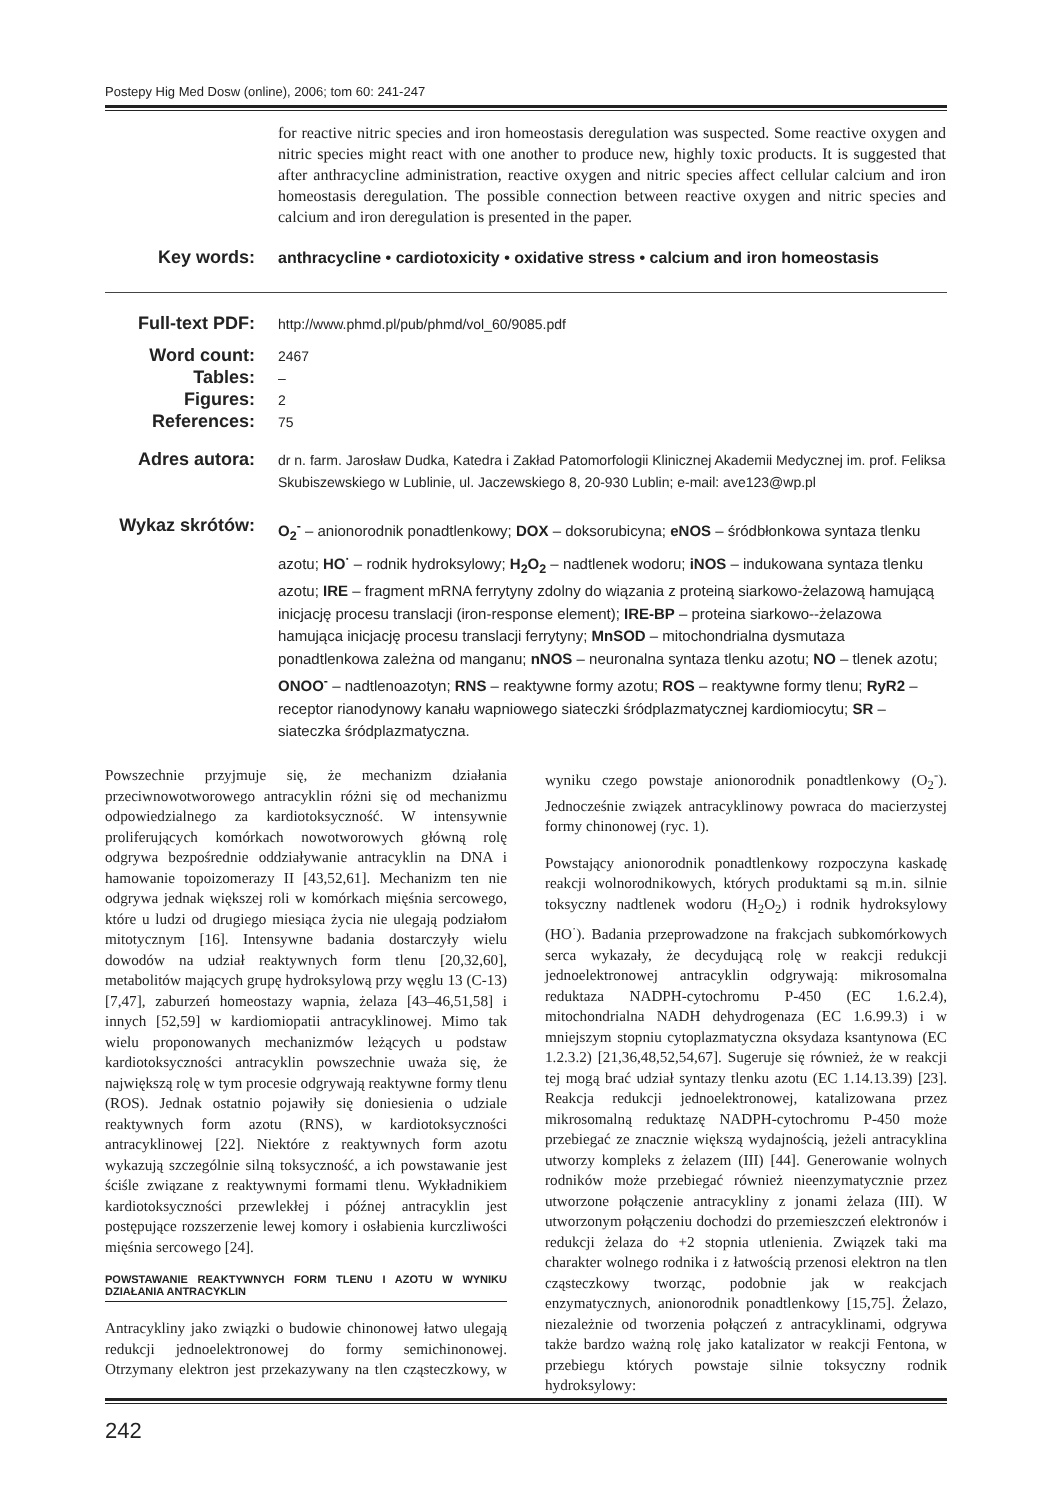Postepy Hig Med Dosw (online), 2006; tom 60: 241-247
for reactive nitric species and iron homeostasis deregulation was suspected. Some reactive oxygen and nitric species might react with one another to produce new, highly toxic products. It is suggested that after anthracycline administration, reactive oxygen and nitric species affect cellular calcium and iron homeostasis deregulation. The possible connection between reactive oxygen and nitric species and calcium and iron deregulation is presented in the paper.
Key words:
anthracycline • cardiotoxicity • oxidative stress • calcium and iron homeostasis
Full-text PDF:
http://www.phmd.pl/pub/phmd/vol_60/9085.pdf
Word count:
2467
Tables:
–
Figures:
2
References:
75
Adres autora:
dr n. farm. Jarosław Dudka, Katedra i Zakład Patomorfologii Klinicznej Akademii Medycznej im. prof. Feliksa Skubiszewskiego w Lublinie, ul. Jaczewskiego 8, 20-930 Lublin; e-mail: ave123@wp.pl
Wykaz skrótów:
O<sub>2</sub><sup>-</sup> – anionorodnik ponadtlenkowy; DOX – doksorubicyna; eNOS – śródbłonkowa syntaza tlenku azotu; HO<sup>·</sup> – rodnik hydroksylowy; H<sub>2</sub>O<sub>2</sub> – nadtlenek wodoru; iNOS – indukowana syntaza tlenku azotu; IRE – fragment mRNA ferrytyny zdolny do wiązania z proteiną siarkowo-żelazową hamującą inicjację procesu translacji (iron-response element); IRE-BP – proteina siarkowo--żelazowa hamująca inicjację procesu translacji ferrytyny; MnSOD – mitochondrialna dysmutaza ponadtlenkowa zależna od manganu; nNOS – neuronalna syntaza tlenku azotu; NO – tlenek azotu; ONOO<sup>-</sup> – nadtlenoazotyn; RNS – reaktywne formy azotu; ROS – reaktywne formy tlenu; RyR2 – receptor rianodynowy kanału wapniowego siateczki śródplazmatycznej kardiomiocytu; SR – siateczka śródplazmatyczna.
Powszechnie przyjmuje się, że mechanizm działania przeciwnowotworowego antracyklin różni się od mechanizmu odpowiedzialnego za kardiotoksyczność. W intensywnie proliferujących komórkach nowotworowych główną rolę odgrywa bezpośrednie oddziaływanie antracyklin na DNA i hamowanie topoizomerazy II [43,52,61]. Mechanizm ten nie odgrywa jednak większej roli w komórkach mięśnia sercowego, które u ludzi od drugiego miesiąca życia nie ulegają podziałom mitotycznym [16]. Intensywne badania dostarczyły wielu dowodów na udział reaktywnych form tlenu [20,32,60], metabolitów mających grupę hydroksylową przy węglu 13 (C-13) [7,47], zaburzeń homeostazy wapnia, żelaza [43–46,51,58] i innych [52,59] w kardiomiopatii antracyklinowej. Mimo tak wielu proponowanych mechanizmów leżących u podstaw kardiotoksyczności antracyklin powszechnie uważa się, że największą rolę w tym procesie odgrywają reaktywne formy tlenu (ROS). Jednak ostatnio pojawiły się doniesienia o udziale reaktywnych form azotu (RNS), w kardiotoksyczności antracyklinowej [22]. Niektóre z reaktywnych form azotu wykazują szczególnie silną toksyczność, a ich powstawanie jest ściśle związane z reaktywnymi formami tlenu. Wykładnikiem kardiotoksyczności przewlekłej i późnej antracyklin jest postępujące rozszerzenie lewej komory i osłabienia kurczliwości mięśnia sercowego [24].
POWSTAWANIE REAKTYWNYCH FORM TLENU I AZOTU W WYNIKU DZIAŁANIA ANTRACYKLIN
Antracykliny jako związki o budowie chinonowej łatwo ulegają redukcji jednoelektronowej do formy semichinonowej. Otrzymany elektron jest przekazywany na tlen cząsteczkowy, w wyniku czego powstaje anionorodnik ponadtlenkowy (O<sub>2</sub><sup>-</sup>). Jednocześnie związek antracyklinowy powraca do macierzystej formy chinonowej (ryc. 1).
Powstający anionorodnik ponadtlenkowy rozpoczyna kaskadę reakcji wolnorodnikowych, których produktami są m.in. silnie toksyczny nadtlenek wodoru (H<sub>2</sub>O<sub>2</sub>) i rodnik hydroksylowy (HO<sup>·</sup>). Badania przeprowadzone na frakcjach subkomórkowych serca wykazały, że decydującą rolę w reakcji redukcji jednoelektronowej antracyklin odgrywają: mikrosomalna reduktaza NADPH-cytochromu P-450 (EC 1.6.2.4), mitochondrialna NADH dehydrogenaza (EC 1.6.99.3) i w mniejszym stopniu cytoplazmatyczna oksydaza ksantynowa (EC 1.2.3.2) [21,36,48,52,54,67]. Sugeruje się również, że w reakcji tej mogą brać udział syntazy tlenku azotu (EC 1.14.13.39) [23]. Reakcja redukcji jednoelektronowej, katalizowana przez mikrosomalną reduktazę NADPH-cytochromu P-450 może przebiegać ze znacznie większą wydajnością, jeżeli antracyklina utworzy kompleks z żelazem (III) [44]. Generowanie wolnych rodników może przebiegać również nieenzymatycznie przez utworzone połączenie antracykliny z jonami żelaza (III). W utworzonym połączeniu dochodzi do przemieszczeń elektronów i redukcji żelaza do +2 stopnia utlenienia. Związek taki ma charakter wolnego rodnika i z łatwością przenosi elektron na tlen cząsteczkowy tworząc, podobnie jak w reakcjach enzymatycznych, anionorodnik ponadtlenkowy [15,75]. Żelazo, niezależnie od tworzenia połączeń z antracyklinami, odgrywa także bardzo ważną rolę jako katalizator w reakcji Fentona, w przebiegu których powstaje silnie toksyczny rodnik hydroksylowy:
242